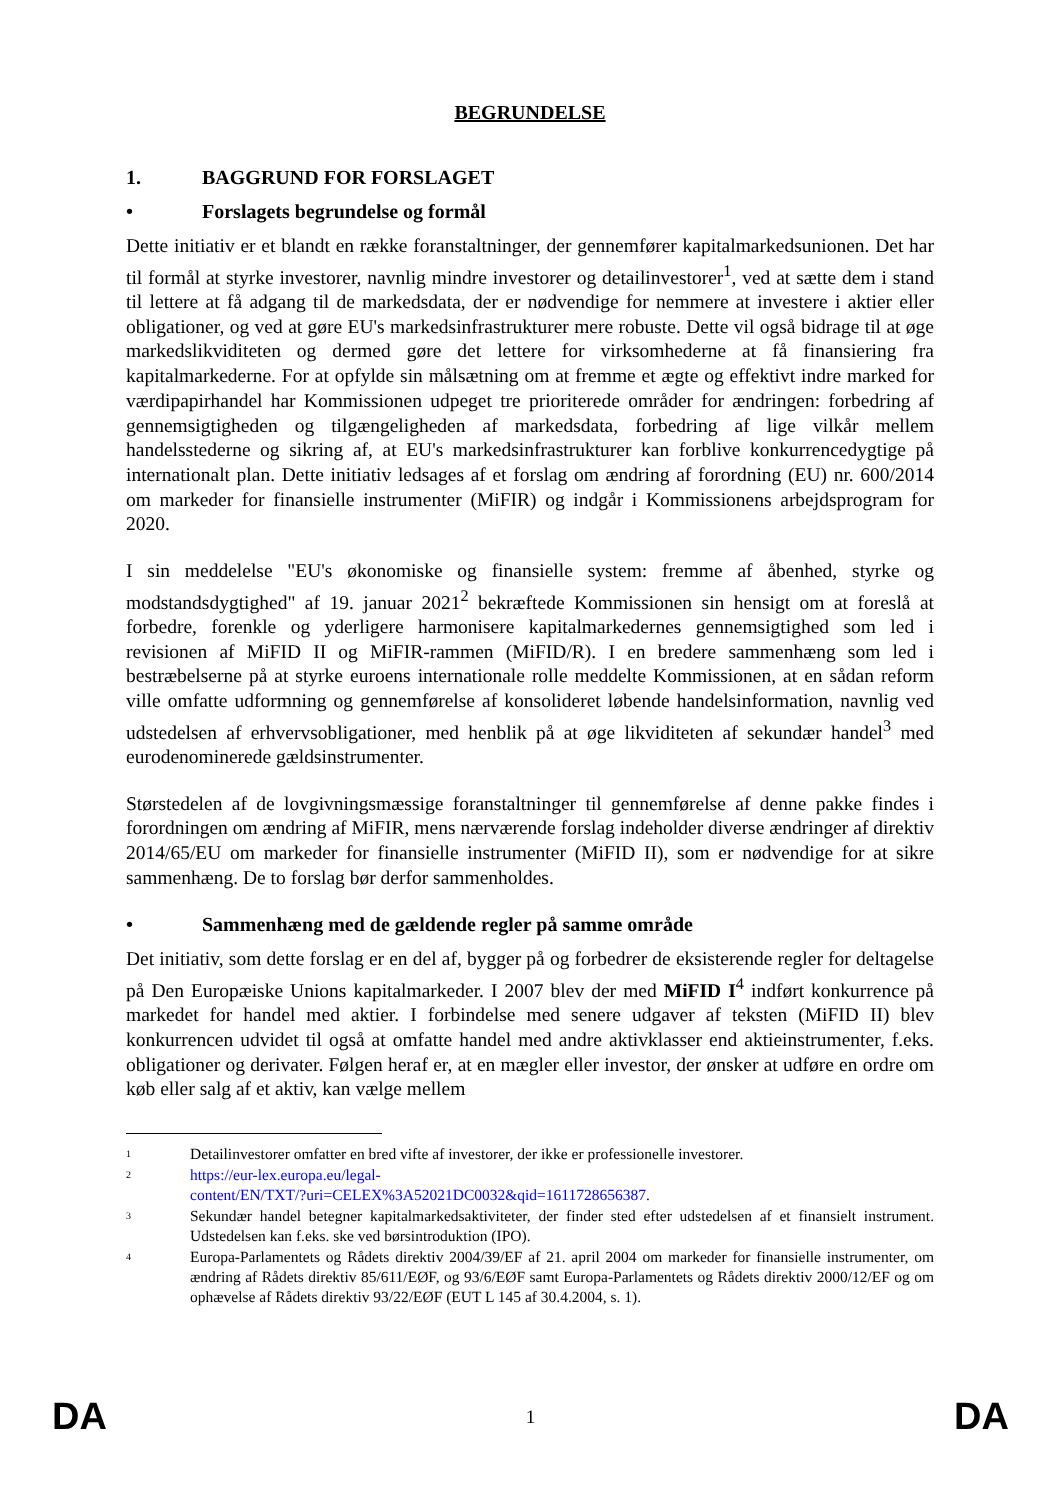BEGRUNDELSE
1. BAGGRUND FOR FORSLAGET
• Forslagets begrundelse og formål
Dette initiativ er et blandt en række foranstaltninger, der gennemfører kapitalmarkedsunionen. Det har til formål at styrke investorer, navnlig mindre investorer og detailinvestorer<sup>1</sup>, ved at sætte dem i stand til lettere at få adgang til de markedsdata, der er nødvendige for nemmere at investere i aktier eller obligationer, og ved at gøre EU's markedsinfrastrukturer mere robuste. Dette vil også bidrage til at øge markedslikviditeten og dermed gøre det lettere for virksomhederne at få finansiering fra kapitalmarkederne. For at opfylde sin målsætning om at fremme et ægte og effektivt indre marked for værdipapirhandel har Kommissionen udpeget tre prioriterede områder for ændringen: forbedring af gennemsigtigheden og tilgængeligheden af markedsdata, forbedring af lige vilkår mellem handelsstederne og sikring af, at EU's markedsinfrastrukturer kan forblive konkurrencedygtige på internationalt plan. Dette initiativ ledsages af et forslag om ændring af forordning (EU) nr. 600/2014 om markeder for finansielle instrumenter (MiFIR) og indgår i Kommissionens arbejdsprogram for 2020.
I sin meddelelse "EU's økonomiske og finansielle system: fremme af åbenhed, styrke og modstandsdygtighed" af 19. januar 2021<sup>2</sup> bekræftede Kommissionen sin hensigt om at foreslå at forbedre, forenkle og yderligere harmonisere kapitalmarkedernes gennemsigtighed som led i revisionen af MiFID II og MiFIR-rammen (MiFID/R). I en bredere sammenhæng som led i bestræbelserne på at styrke euroens internationale rolle meddelte Kommissionen, at en sådan reform ville omfatte udformning og gennemførelse af konsolideret løbende handelsinformation, navnlig ved udstedelsen af erhvervsobligationer, med henblik på at øge likviditeten af sekundær handel<sup>3</sup> med eurodenominerede gældsinstrumenter.
Størstedelen af de lovgivningsmæssige foranstaltninger til gennemførelse af denne pakke findes i forordningen om ændring af MiFIR, mens nærværende forslag indeholder diverse ændringer af direktiv 2014/65/EU om markeder for finansielle instrumenter (MiFID II), som er nødvendige for at sikre sammenhæng. De to forslag bør derfor sammenholdes.
• Sammenhæng med de gældende regler på samme område
Det initiativ, som dette forslag er en del af, bygger på og forbedrer de eksisterende regler for deltagelse på Den Europæiske Unions kapitalmarkeder. I 2007 blev der med MiFID I<sup>4</sup> indført konkurrence på markedet for handel med aktier. I forbindelse med senere udgaver af teksten (MiFID II) blev konkurrencen udvidet til også at omfatte handel med andre aktivklasser end aktieinstrumenter, f.eks. obligationer og derivater. Følgen heraf er, at en mægler eller investor, der ønsker at udføre en ordre om køb eller salg af et aktiv, kan vælge mellem
1 Detailinvestorer omfatter en bred vifte af investorer, der ikke er professionelle investorer.
2 https://eur-lex.europa.eu/legal-
content/EN/TXT/?uri=CELEX%3A52021DC0032&qid=1611728656387.
3 Sekundær handel betegner kapitalmarkedsaktiviteter, der finder sted efter udstedelsen af et finansielt instrument. Udstedelsen kan f.eks. ske ved børsintroduktion (IPO).
4 Europa-Parlamentets og Rådets direktiv 2004/39/EF af 21. april 2004 om markeder for finansielle instrumenter, om ændring af Rådets direktiv 85/611/EØF, og 93/6/EØF samt Europa-Parlamentets og Rådets direktiv 2000/12/EF og om ophævelse af Rådets direktiv 93/22/EØF (EUT L 145 af 30.4.2004, s. 1).
DA 1 DA